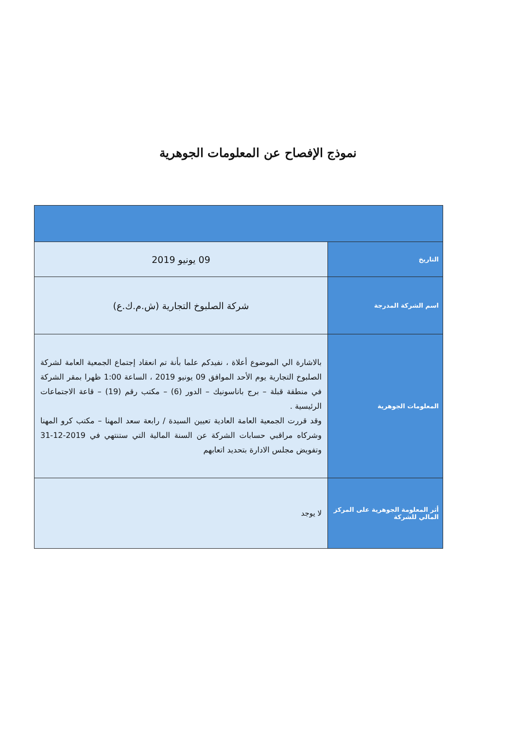نموذج الإفصاح عن المعلومات الجوهرية
| التاريخ | 09 يونيو 2019 |
| اسم الشركة المدرجة | شركة الصلبوخ التجارية (ش.م.ك.ع) |
| المعلومات الجوهرية | بالاشارة الي الموضوع أعلاة ، نفيدكم علما بأنة تم انعقاد إجتماع الجمعية العامة لشركة الصلبوخ التجارية يوم الأحد الموافق 09 يونيو 2019 ، الساعة 1:00 ظهرا بمقر الشركة في منطقة قبلة – برج باناسونيك – الدور (6) – مكتب رقم (19) – قاعة الاجتماعات الرئيسية . وقد قررت الجمعية العامة العادية تعيين السيدة / رابعة سعد المهنا – مكتب كرو المهنا وشركاه مراقبي حسابات الشركة عن السنة المالية التي ستنتهي في 2019-12-31 وتفويض مجلس الادارة بتحديد اتعابهم |
| أثر المعلومة الجوهرية على المركز المالي للشركة | لا يوجد |